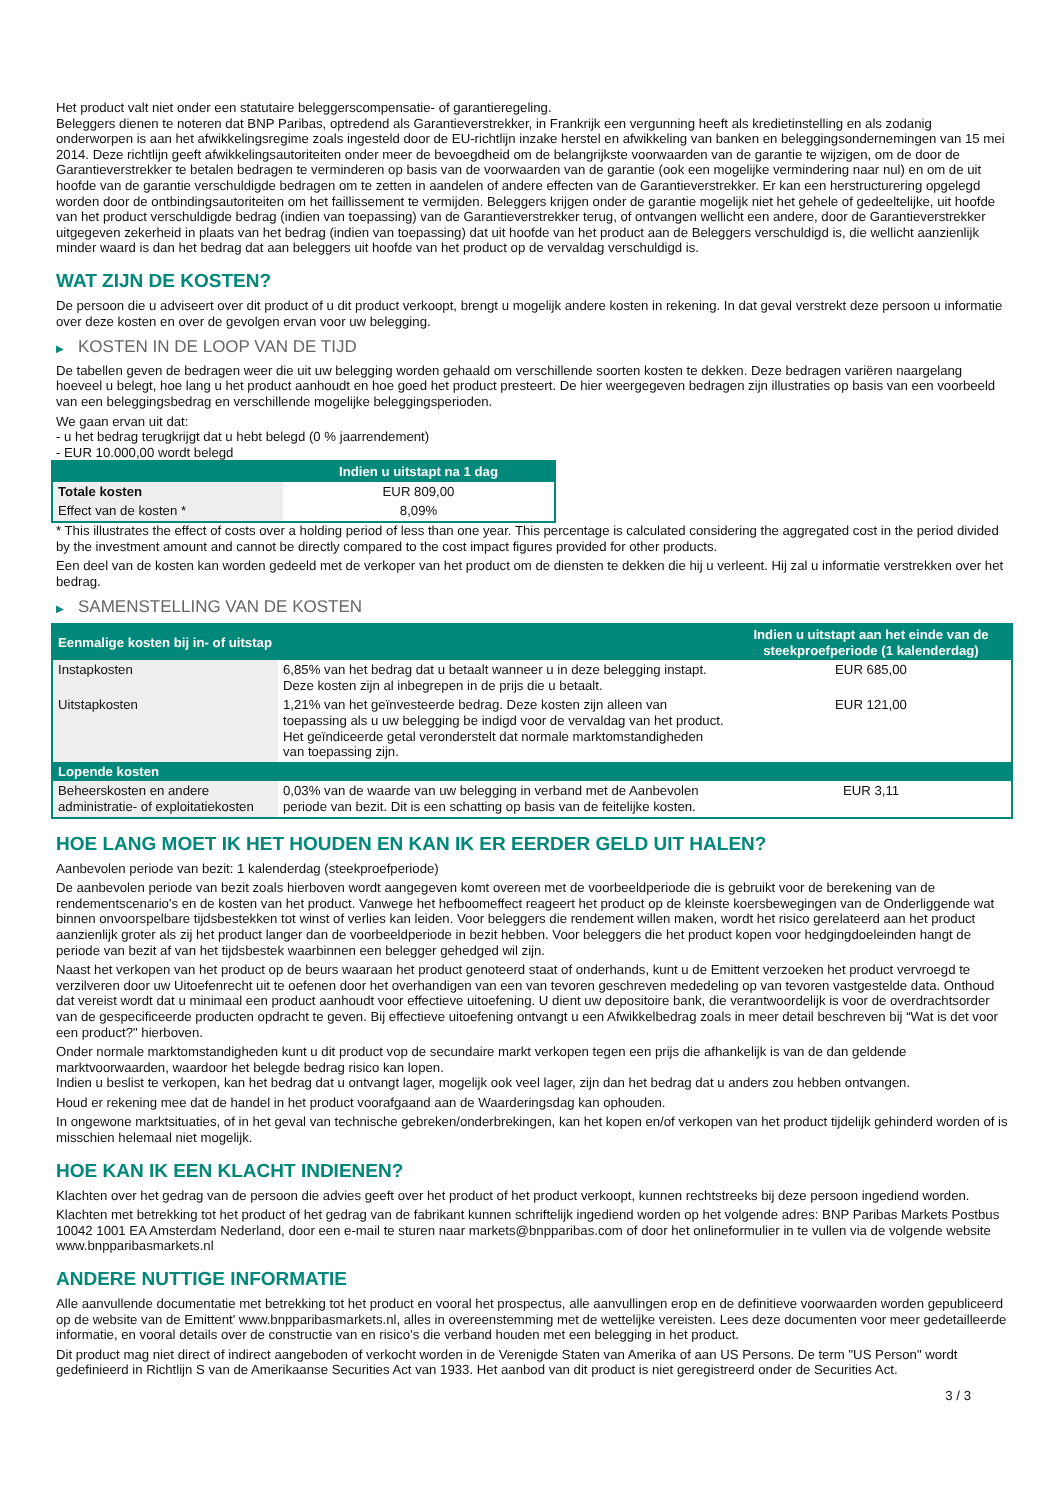Het product valt niet onder een statutaire beleggerscompensatie- of garantieregeling.
Beleggers dienen te noteren dat BNP Paribas, optredend als Garantieverstrekker, in Frankrijk een vergunning heeft als kredietinstelling en als zodanig onderworpen is aan het afwikkelingsregime zoals ingesteld door de EU-richtlijn inzake herstel en afwikkeling van banken en beleggingsondernemingen van 15 mei 2014. Deze richtlijn geeft afwikkelingsautoriteiten onder meer de bevoegdheid om de belangrijkste voorwaarden van de garantie te wijzigen, om de door de Garantieverstrekker te betalen bedragen te verminderen op basis van de voorwaarden van de garantie (ook een mogelijke vermindering naar nul) en om de uit hoofde van de garantie verschuldigde bedragen om te zetten in aandelen of andere effecten van de Garantieverstrekker. Er kan een herstructurering opgelegd worden door de ontbindingsautoriteiten om het faillissement te vermijden. Beleggers krijgen onder de garantie mogelijk niet het gehele of gedeeltelijke, uit hoofde van het product verschuldigde bedrag (indien van toepassing) van de Garantieverstrekker terug, of ontvangen wellicht een andere, door de Garantieverstrekker uitgegeven zekerheid in plaats van het bedrag (indien van toepassing) dat uit hoofde van het product aan de Beleggers verschuldigd is, die wellicht aanzienlijk minder waard is dan het bedrag dat aan beleggers uit hoofde van het product op de vervaldag verschuldigd is.
WAT ZIJN DE KOSTEN?
De persoon die u adviseert over dit product of u dit product verkoopt, brengt u mogelijk andere kosten in rekening. In dat geval verstrekt deze persoon u informatie over deze kosten en over de gevolgen ervan voor uw belegging.
▶ KOSTEN IN DE LOOP VAN DE TIJD
De tabellen geven de bedragen weer die uit uw belegging worden gehaald om verschillende soorten kosten te dekken. Deze bedragen variëren naargelang hoeveel u belegt, hoe lang u het product aanhoudt en hoe goed het product presteert. De hier weergegeven bedragen zijn illustraties op basis van een voorbeeld van een beleggingsbedrag en verschillende mogelijke beleggingsperioden.
We gaan ervan uit dat:
- u het bedrag terugkrijgt dat u hebt belegd (0 % jaarrendement)
- EUR 10.000,00 wordt belegd
| | Indien u uitstapt na 1 dag |
| --- | --- |
| Totale kosten | EUR 809,00 |
| Effect van de kosten * | 8,09% |
* This illustrates the effect of costs over a holding period of less than one year. This percentage is calculated considering the aggregated cost in the period divided by the investment amount and cannot be directly compared to the cost impact figures provided for other products.
Een deel van de kosten kan worden gedeeld met de verkoper van het product om de diensten te dekken die hij u verleent. Hij zal u informatie verstrekken over het bedrag.
▶ SAMENSTELLING VAN DE KOSTEN
| Eenmalige kosten bij in- of uitstap | | Indien u uitstapt aan het einde van de steekproefperiode (1 kalenderdag) |
| --- | --- | --- |
| Instapkosten | 6,85% van het bedrag dat u betaalt wanneer u in deze belegging instapt. Deze kosten zijn al inbegrepen in de prijs die u betaalt. | EUR 685,00 |
| Uitstapkosten | 1,21% van het geïnvesteerde bedrag. Deze kosten zijn alleen van toepassing als u uw belegging be indigd voor de vervaldag van het product. Het geïndiceerde getal veronderstelt dat normale marktomstandigheden van toepassing zijn. | EUR 121,00 |
| Lopende kosten | | |
| Beheerskosten en andere administratie- of exploitatiekosten | 0,03% van de waarde van uw belegging in verband met de Aanbevolen periode van bezit. Dit is een schatting op basis van de feitelijke kosten. | EUR 3,11 |
HOE LANG MOET IK HET HOUDEN EN KAN IK ER EERDER GELD UIT HALEN?
Aanbevolen periode van bezit: 1 kalenderdag (steekproefperiode)
De aanbevolen periode van bezit zoals hierboven wordt aangegeven komt overeen met de voorbeeldperiode die is gebruikt voor de berekening van de rendementscenario's en de kosten van het product. Vanwege het hefboomeffect reageert het product op de kleinste koersbewegingen van de Onderliggende wat binnen onvoorspelbare tijdsbestekken tot winst of verlies kan leiden. Voor beleggers die rendement willen maken, wordt het risico gerelateerd aan het product aanzienlijk groter als zij het product langer dan de voorbeeldperiode in bezit hebben. Voor beleggers die het product kopen voor hedgingdoeleinden hangt de periode van bezit af van het tijdsbestek waarbinnen een belegger gehedged wil zijn.
Naast het verkopen van het product op de beurs waaraan het product genoteerd staat of onderhands, kunt u de Emittent verzoeken het product vervroegd te verzilveren door uw Uitoefenrecht uit te oefenen door het overhandigen van een van tevoren geschreven mededeling op van tevoren vastgestelde data. Onthoud dat vereist wordt dat u minimaal een product aanhoudt voor effectieve uitoefening. U dient uw depositoire bank, die verantwoordelijk is voor de overdrachtsorder van de gespecificeerde producten opdracht te geven. Bij effectieve uitoefening ontvangt u een Afwikkelbedrag zoals in meer detail beschreven bij “Wat is det voor een product?" hierboven.
Onder normale marktomstandigheden kunt u dit product vop de secundaire markt verkopen tegen een prijs die afhankelijk is van de dan geldende marktvoorwaarden, waardoor het belegde bedrag risico kan lopen.
Indien u beslist te verkopen, kan het bedrag dat u ontvangt lager, mogelijk ook veel lager, zijn dan het bedrag dat u anders zou hebben ontvangen.
Houd er rekening mee dat de handel in het product voorafgaand aan de Waarderingsdag kan ophouden.
In ongewone marktsituaties, of in het geval van technische gebreken/onderbrekingen, kan het kopen en/of verkopen van het product tijdelijk gehinderd worden of is misschien helemaal niet mogelijk.
HOE KAN IK EEN KLACHT INDIENEN?
Klachten over het gedrag van de persoon die advies geeft over het product of het product verkoopt, kunnen rechtstreeks bij deze persoon ingediend worden.
Klachten met betrekking tot het product of het gedrag van de fabrikant kunnen schriftelijk ingediend worden op het volgende adres: BNP Paribas Markets Postbus 10042 1001 EA Amsterdam Nederland, door een e-mail te sturen naar markets@bnpparibas.com of door het onlineformulier in te vullen via de volgende website www.bnpparibasmarkets.nl
ANDERE NUTTIGE INFORMATIE
Alle aanvullende documentatie met betrekking tot het product en vooral het prospectus, alle aanvullingen erop en de definitieve voorwaarden worden gepubliceerd op de website van de Emittent' www.bnpparibasmarkets.nl, alles in overeenstemming met de wettelijke vereisten. Lees deze documenten voor meer gedetailleerde informatie, en vooral details over de constructie van en risico’s die verband houden met een belegging in het product.
Dit product mag niet direct of indirect aangeboden of verkocht worden in de Verenigde Staten van Amerika of aan US Persons. De term "US Person" wordt gedefinieerd in Richtlijn S van de Amerikaanse Securities Act van 1933. Het aanbod van dit product is niet geregistreerd onder de Securities Act.
3 / 3